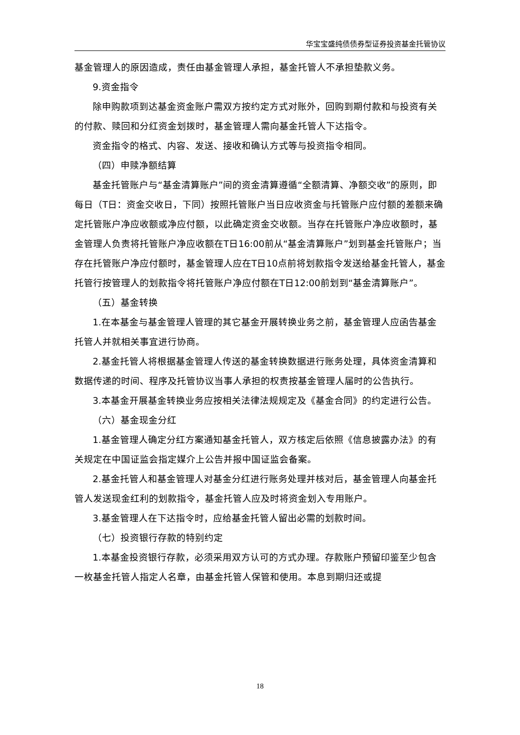华宝宝盛纯债债券型证券投资基金托管协议
基金管理人的原因造成，责任由基金管理人承担，基金托管人不承担垫款义务。
9.资金指令
除申购款项到达基金资金账户需双方按约定方式对账外，回购到期付款和与投资有关的付款、赎回和分红资金划拨时，基金管理人需向基金托管人下达指令。
资金指令的格式、内容、发送、接收和确认方式等与投资指令相同。
（四）申赎净额结算
基金托管账户与“基金清算账户”间的资金清算遵循“全额清算、净额交收”的原则，即每日（T日：资金交收日，下同）按照托管账户当日应收资金与托管账户应付额的差额来确定托管账户净应收额或净应付额，以此确定资金交收额。当存在托管账户净应收额时，基金管理人负责将托管账户净应收额在T日16:00前从“基金清算账户”划到基金托管账户；当存在托管账户净应付额时，基金管理人应在T日10点前将划款指令发送给基金托管人，基金托管行按管理人的划款指令将托管账户净应付额在T日12:00前划到“基金清算账户”。
（五）基金转换
1.在本基金与基金管理人管理的其它基金开展转换业务之前，基金管理人应函告基金托管人并就相关事宜进行协商。
2.基金托管人将根据基金管理人传送的基金转换数据进行账务处理，具体资金清算和数据传递的时间、程序及托管协议当事人承担的权责按基金管理人届时的公告执行。
3.本基金开展基金转换业务应按相关法律法规规定及《基金合同》的约定进行公告。
（六）基金现金分红
1.基金管理人确定分红方案通知基金托管人，双方核定后依照《信息披露办法》的有关规定在中国证监会指定媒介上公告并报中国证监会备案。
2.基金托管人和基金管理人对基金分红进行账务处理并核对后，基金管理人向基金托管人发送现金红利的划款指令，基金托管人应及时将资金划入专用账户。
3.基金管理人在下达指令时，应给基金托管人留出必需的划款时间。
（七）投资银行存款的特别约定
1.本基金投资银行存款，必须采用双方认可的方式办理。存款账户预留印鉴至少包含一枚基金托管人指定人名章，由基金托管人保管和使用。本息到期归还或提
18